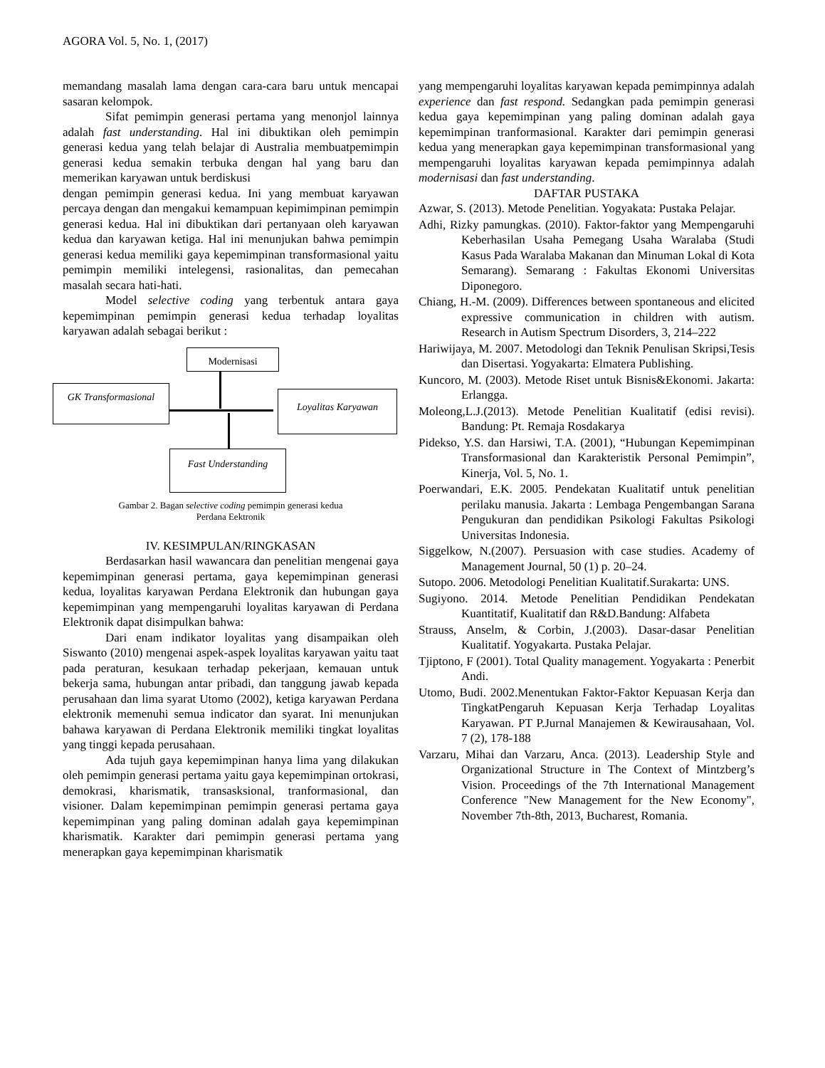AGORA Vol. 5, No. 1, (2017)
memandang masalah lama dengan cara-cara baru untuk mencapai sasaran kelompok.
Sifat pemimpin generasi pertama yang menonjol lainnya adalah fast understanding. Hal ini dibuktikan oleh pemimpin generasi kedua yang telah belajar di Australia membuatpemimpin generasi kedua semakin terbuka dengan hal yang baru dan memerikan karyawan untuk berdiskusi
dengan pemimpin generasi kedua. Ini yang membuat karyawan percaya dengan dan mengakui kemampuan kepimimpinan pemimpin generasi kedua. Hal ini dibuktikan dari pertanyaan oleh karyawan kedua dan karyawan ketiga. Hal ini menunjukan bahwa pemimpin generasi kedua memiliki gaya kepemimpinan transformasional yaitu pemimpin memiliki intelegensi, rasionalitas, dan pemecahan masalah secara hati-hati.
Model selective coding yang terbentuk antara gaya kepemimpinan pemimpin generasi kedua terhadap loyalitas karyawan adalah sebagai berikut :
Modernisasi
GK Transformasional Loyalitas Karyawan
Fast Understanding
Gambar 2. Bagan selective coding pemimpin generasi kedua
Perdana Eektronik
IV. KESIMPULAN/RINGKASAN
Berdasarkan hasil wawancara dan penelitian mengenai gaya kepemimpinan generasi pertama, gaya kepemimpinan generasi kedua, loyalitas karyawan Perdana Elektronik dan hubungan gaya kepemimpinan yang mempengaruhi loyalitas karyawan di Perdana Elektronik dapat disimpulkan bahwa:
Dari enam indikator loyalitas yang disampaikan oleh Siswanto (2010) mengenai aspek-aspek loyalitas karyawan yaitu taat pada peraturan, kesukaan terhadap pekerjaan, kemauan untuk bekerja sama, hubungan antar pribadi, dan tanggung jawab kepada perusahaan dan lima syarat Utomo (2002), ketiga karyawan Perdana elektronik memenuhi semua indicator dan syarat. Ini menunjukan bahawa karyawan di Perdana Elektronik memiliki tingkat loyalitas yang tinggi kepada perusahaan.
Ada tujuh gaya kepemimpinan hanya lima yang dilakukan oleh pemimpin generasi pertama yaitu gaya kepemimpinan ortokrasi, demokrasi, kharismatik, transasksional, tranformasional, dan visioner. Dalam kepemimpinan pemimpin generasi pertama gaya kepemimpinan yang paling dominan adalah gaya kepemimpinan kharismatik. Karakter dari pemimpin generasi pertama yang menerapkan gaya kepemimpinan kharismatik
yang mempengaruhi loyalitas karyawan kepada pemimpinnya adalah experience dan fast respond. Sedangkan pada pemimpin generasi kedua gaya kepemimpinan yang paling dominan adalah gaya kepemimpinan tranformasional. Karakter dari pemimpin generasi kedua yang menerapkan gaya kepemimpinan transformasional yang mempengaruhi loyalitas karyawan kepada pemimpinnya adalah modernisasi dan fast understanding.
DAFTAR PUSTAKA
Azwar, S. (2013). Metode Penelitian. Yogyakata: Pustaka Pelajar.
Adhi, Rizky pamungkas. (2010). Faktor-faktor yang Mempengaruhi Keberhasilan Usaha Pemegang Usaha Waralaba (Studi Kasus Pada Waralaba Makanan dan Minuman Lokal di Kota Semarang). Semarang : Fakultas Ekonomi Universitas Diponegoro.
Chiang, H.-M. (2009). Differences between spontaneous and elicited expressive communication in children with autism. Research in Autism Spectrum Disorders, 3, 214–222
Hariwijaya, M. 2007. Metodologi dan Teknik Penulisan Skripsi,Tesis dan Disertasi. Yogyakarta: Elmatera Publishing.
Kuncoro, M. (2003). Metode Riset untuk Bisnis&Ekonomi. Jakarta: Erlangga.
Moleong,L.J.(2013). Metode Penelitian Kualitatif (edisi revisi). Bandung: Pt. Remaja Rosdakarya
Pidekso, Y.S. dan Harsiwi, T.A. (2001), “Hubungan Kepemimpinan Transformasional dan Karakteristik Personal Pemimpin”, Kinerja, Vol. 5, No. 1.
Poerwandari, E.K. 2005. Pendekatan Kualitatif untuk penelitian perilaku manusia. Jakarta : Lembaga Pengembangan Sarana Pengukuran dan pendidikan Psikologi Fakultas Psikologi Universitas Indonesia.
Siggelkow, N.(2007). Persuasion with case studies. Academy of Management Journal, 50 (1) p. 20–24.
Sutopo. 2006. Metodologi Penelitian Kualitatif.Surakarta: UNS.
Sugiyono. 2014. Metode Penelitian Pendidikan Pendekatan Kuantitatif, Kualitatif dan R&D.Bandung: Alfabeta
Strauss, Anselm, & Corbin, J.(2003). Dasar-dasar Penelitian Kualitatif. Yogyakarta. Pustaka Pelajar.
Tjiptono, F (2001). Total Quality management. Yogyakarta : Penerbit Andi.
Utomo, Budi. 2002.Menentukan Faktor-Faktor Kepuasan Kerja dan TingkatPengaruh Kepuasan Kerja Terhadap Loyalitas Karyawan. PT P.Jurnal Manajemen & Kewirausahaan, Vol. 7 (2), 178-188
Varzaru, Mihai dan Varzaru, Anca. (2013). Leadership Style and Organizational Structure in The Context of Mintzberg’s Vision. Proceedings of the 7th International Management Conference "New Management for the New Economy", November 7th-8th, 2013, Bucharest, Romania.